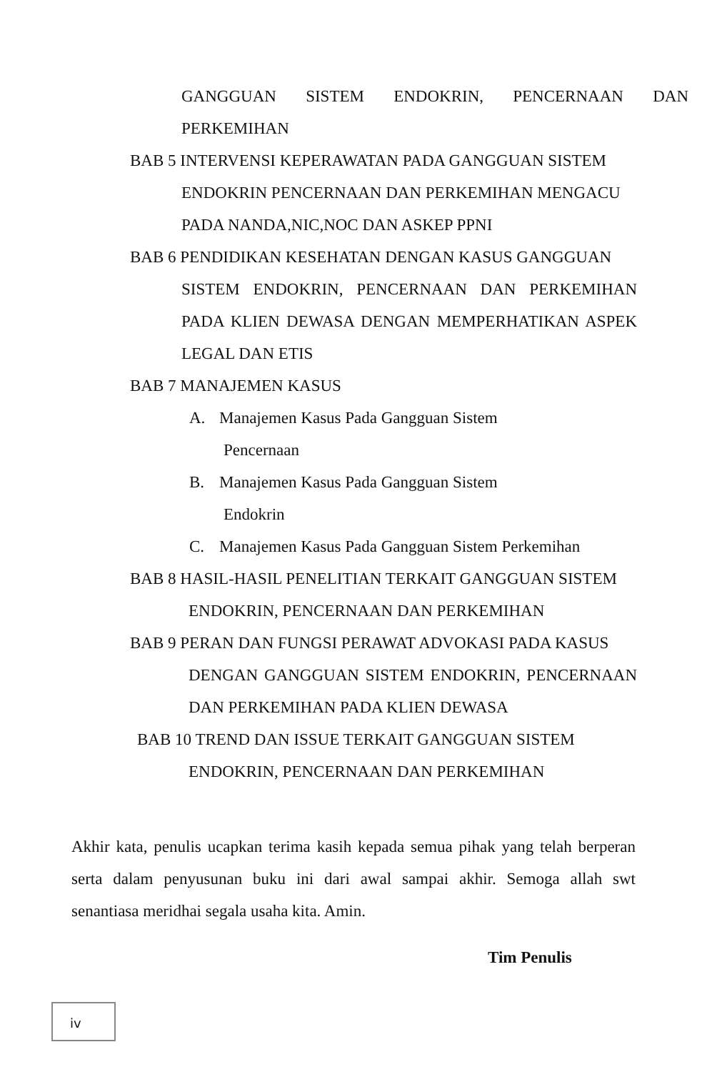GANGGUAN SISTEM ENDOKRIN, PENCERNAAN DAN PERKEMIHAN
BAB 5 INTERVENSI KEPERAWATAN PADA GANGGUAN SISTEM
ENDOKRIN PENCERNAAN DAN PERKEMIHAN MENGACU
PADA NANDA,NIC,NOC DAN ASKEP PPNI
BAB 6 PENDIDIKAN KESEHATAN DENGAN KASUS GANGGUAN
SISTEM ENDOKRIN, PENCERNAAN DAN PERKEMIHAN PADA KLIEN DEWASA DENGAN MEMPERHATIKAN ASPEK LEGAL DAN ETIS
BAB 7 MANAJEMEN KASUS
A. Manajemen Kasus Pada Gangguan Sistem
Pencernaan
B. Manajemen Kasus Pada Gangguan Sistem
Endokrin
C. Manajemen Kasus Pada Gangguan Sistem Perkemihan
BAB 8 HASIL-HASIL PENELITIAN TERKAIT GANGGUAN SISTEM
ENDOKRIN, PENCERNAAN DAN PERKEMIHAN
BAB 9 PERAN DAN FUNGSI PERAWAT ADVOKASI PADA KASUS
DENGAN GANGGUAN SISTEM ENDOKRIN, PENCERNAAN DAN PERKEMIHAN PADA KLIEN DEWASA
BAB 10 TREND DAN ISSUE TERKAIT GANGGUAN SISTEM
ENDOKRIN, PENCERNAAN DAN PERKEMIHAN
Akhir kata, penulis ucapkan terima kasih kepada semua pihak yang telah berperan serta dalam penyusunan buku ini dari awal sampai akhir. Semoga allah swt senantiasa meridhai segala usaha kita. Amin.
Tim Penulis
iv